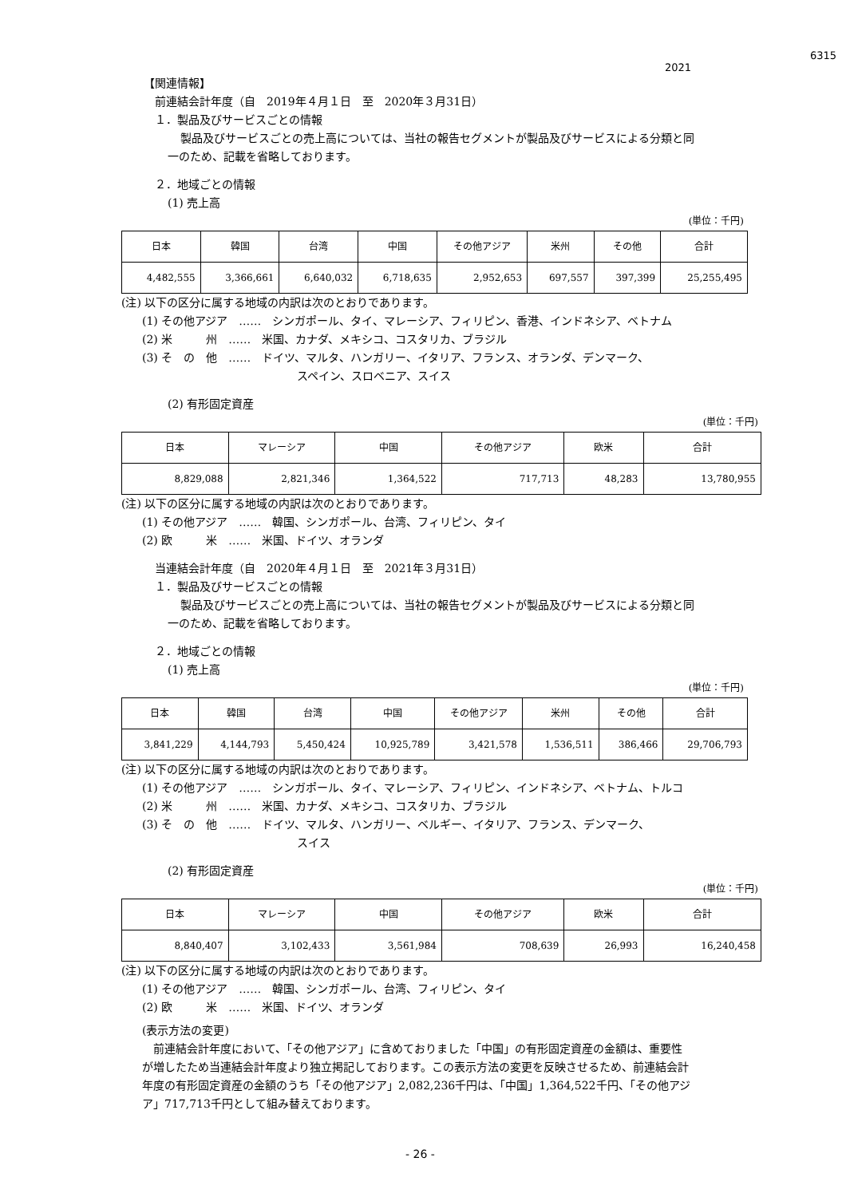6315
2021
【関連情報】
前連結会計年度（自　2019年４月１日　至　2020年３月31日）
１．製品及びサービスごとの情報
製品及びサービスごとの売上高については、当社の報告セグメントが製品及びサービスによる分類と同
一のため、記載を省略しております。
２．地域ごとの情報
(1) 売上高
(単位：千円)
| 日本 | 韓国 | 台湾 | 中国 | その他アジア | 米州 | その他 | 合計 |
| 4,482,555 | 3,366,661 | 6,640,032 | 6,718,635 | 2,952,653 | 697,557 | 397,399 | 25,255,495 |
(注) 以下の区分に属する地域の内訳は次のとおりであります。
(1) その他アジア　……　シンガポール、タイ、マレーシア、フィリピン、香港、インドネシア、ベトナム
(2) 米　　　州　……　米国、カナダ、メキシコ、コスタリカ、ブラジル
(3) そ　の　他　……　ドイツ、マルタ、ハンガリー、イタリア、フランス、オランダ、デンマーク、
スペイン、スロベニア、スイス
(2) 有形固定資産
(単位：千円)
| 日本 | マレーシア | 中国 | その他アジア | 欧米 | 合計 |
| 8,829,088 | 2,821,346 | 1,364,522 | 717,713 | 48,283 | 13,780,955 |
(注) 以下の区分に属する地域の内訳は次のとおりであります。
(1) その他アジア　……　韓国、シンガポール、台湾、フィリピン、タイ
(2) 欧　　　米　……　米国、ドイツ、オランダ
当連結会計年度（自　2020年４月１日　至　2021年３月31日）
１．製品及びサービスごとの情報
製品及びサービスごとの売上高については、当社の報告セグメントが製品及びサービスによる分類と同
一のため、記載を省略しております。
２．地域ごとの情報
(1) 売上高
(単位：千円)
| 日本 | 韓国 | 台湾 | 中国 | その他アジア | 米州 | その他 | 合計 |
| 3,841,229 | 4,144,793 | 5,450,424 | 10,925,789 | 3,421,578 | 1,536,511 | 386,466 | 29,706,793 |
(注) 以下の区分に属する地域の内訳は次のとおりであります。
(1) その他アジア　……　シンガポール、タイ、マレーシア、フィリピン、インドネシア、ベトナム、トルコ
(2) 米　　　州　……　米国、カナダ、メキシコ、コスタリカ、ブラジル
(3) そ　の　他　……　ドイツ、マルタ、ハンガリー、ベルギー、イタリア、フランス、デンマーク、
スイス
(2) 有形固定資産
(単位：千円)
| 日本 | マレーシア | 中国 | その他アジア | 欧米 | 合計 |
| 8,840,407 | 3,102,433 | 3,561,984 | 708,639 | 26,993 | 16,240,458 |
(注) 以下の区分に属する地域の内訳は次のとおりであります。
(1) その他アジア　……　韓国、シンガポール、台湾、フィリピン、タイ
(2) 欧　　　米　……　米国、ドイツ、オランダ
(表示方法の変更)
　前連結会計年度において、「その他アジア」に含めておりました「中国」の有形固定資産の金額は、重要性
が増したため当連結会計年度より独立掲記しております。この表示方法の変更を反映させるため、前連結会計
年度の有形固定資産の金額のうち「その他アジア」2,082,236千円は、「中国」1,364,522千円、「その他アジ
ア」717,713千円として組み替えております。
- 26 -